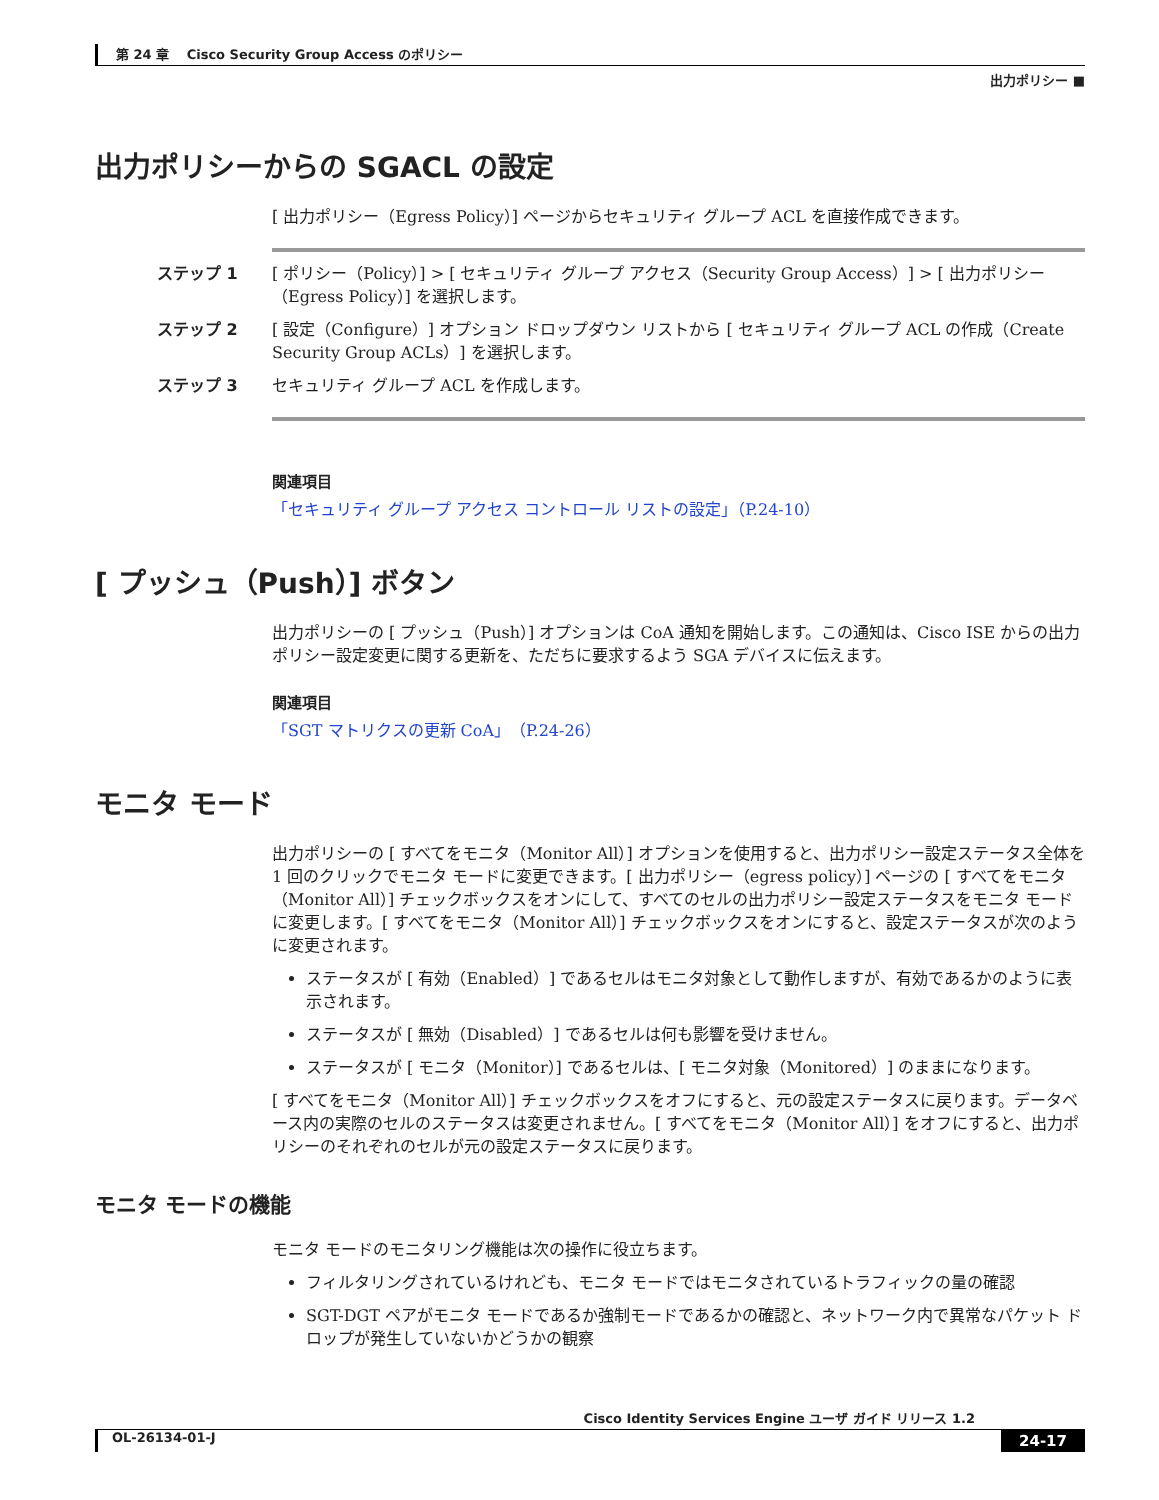第 24 章　 Cisco Security Group Access のポリシー
出力ポリシー ■
出力ポリシーからの SGACL の設定
[ 出力ポリシー（Egress Policy）] ページからセキュリティ グループ ACL を直接作成できます。
ステップ 1 [ ポリシー（Policy）] > [ セキュリティ グループ アクセス（Security Group Access）] > [ 出力ポリシー（Egress Policy）] を選択します。
ステップ 2 [ 設定（Configure）] オプション ドロップダウン リストから [ セキュリティ グループ ACL の作成（Create Security Group ACLs）] を選択します。
ステップ 3 セキュリティ グループ ACL を作成します。
関連項目
「セキュリティ グループ アクセス コントロール リストの設定」（P.24-10）
[ プッシュ（Push）] ボタン
出力ポリシーの [ プッシュ（Push）] オプションは CoA 通知を開始します。この通知は、Cisco ISE からの出力ポリシー設定変更に関する更新を、ただちに要求するよう SGA デバイスに伝えます。
関連項目
「SGT マトリクスの更新 CoA」（P.24-26）
モニタ モード
出力ポリシーの [ すべてをモニタ（Monitor All）] オプションを使用すると、出力ポリシー設定ステータス全体を 1 回のクリックでモニタ モードに変更できます。[ 出力ポリシー（egress policy）] ページの [ すべてをモニタ（Monitor All）] チェックボックスをオンにして、すべてのセルの出力ポリシー設定ステータスをモニタ モードに変更します。[ すべてをモニタ（Monitor All）] チェックボックスをオンにすると、設定ステータスが次のように変更されます。
ステータスが [ 有効（Enabled）] であるセルはモニタ対象として動作しますが、有効であるかのように表示されます。
ステータスが [ 無効（Disabled）] であるセルは何も影響を受けません。
ステータスが [ モニタ（Monitor）] であるセルは、[ モニタ対象（Monitored）] のままになります。
[ すべてをモニタ（Monitor All）] チェックボックスをオフにすると、元の設定ステータスに戻ります。データベース内の実際のセルのステータスは変更されません。[ すべてをモニタ（Monitor All）] をオフにすると、出力ポリシーのそれぞれのセルが元の設定ステータスに戻ります。
モニタ モードの機能
モニタ モードのモニタリング機能は次の操作に役立ちます。
フィルタリングされているけれども、モニタ モードではモニタされているトラフィックの量の確認
SGT-DGT ペアがモニタ モードであるか強制モードであるかの確認と、ネットワーク内で異常なパケット ドロップが発生していないかどうかの観察
Cisco Identity Services Engine ユーザ ガイド リリース 1.2
OL-26134-01-J 24-17